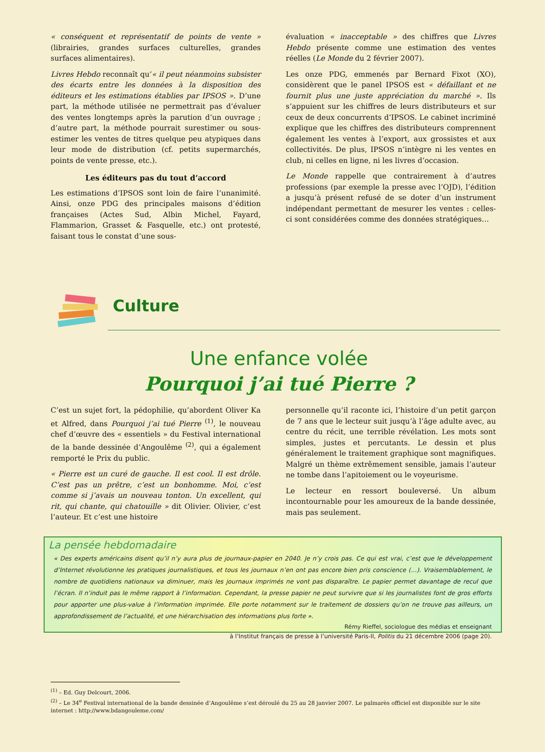« conséquent et représentatif de points de vente » (librairies, grandes surfaces culturelles, grandes surfaces alimentaires).
Livres Hebdo reconnaît qu’« il peut néanmoins subsister des écarts entre les données à la disposition des éditeurs et les estimations établies par IPSOS ». D’une part, la méthode utilisée ne permettrait pas d’évaluer des ventes longtemps après la parution d’un ouvrage ; d’autre part, la méthode pourrait surestimer ou sous-estimer les ventes de titres quelque peu atypiques dans leur mode de distribution (cf. petits supermarchés, points de vente presse, etc.).
Les éditeurs pas du tout d’accord
Les estimations d’IPSOS sont loin de faire l’unanimité. Ainsi, onze PDG des principales maisons d’édition françaises (Actes Sud, Albin Michel, Fayard, Flammarion, Grasset & Fasquelle, etc.) ont protesté, faisant tous le constat d’une sous-
évaluation « inacceptable » des chiffres que Livres Hebdo présente comme une estimation des ventes réelles (Le Monde du 2 février 2007).
Les onze PDG, emmenés par Bernard Fixot (XO), considèrent que le panel IPSOS est « défaillant et ne fournit plus une juste appréciation du marché ». Ils s’appuient sur les chiffres de leurs distributeurs et sur ceux de deux concurrents d’IPSOS. Le cabinet incriminé explique que les chiffres des distributeurs comprennent également les ventes à l’export, aux grossistes et aux collectivités. De plus, IPSOS n’intègre ni les ventes en club, ni celles en ligne, ni les livres d’occasion.
Le Monde rappelle que contrairement à d’autres professions (par exemple la presse avec l’OJD), l’édition a jusqu’à présent refusé de se doter d’un instrument indépendant permettant de mesurer les ventes : celles-ci sont considérées comme des données stratégiques…
Culture
Une enfance volée
Pourquoi j’ai tué Pierre ?
C’est un sujet fort, la pédophilie, qu’abordent Oliver Ka et Alfred, dans Pourquoi j’ai tué Pierre <sup>(1)</sup>, le nouveau chef d’œuvre des « essentiels » du Festival international de la bande dessinée d’Angoulême <sup>(2)</sup>, qui a également remporté le Prix du public.
« Pierre est un curé de gauche. Il est cool. Il est drôle. C’est pas un prêtre, c’est un bonhomme. Moi, c’est comme si j’avais un nouveau tonton. Un excellent, qui rit, qui chante, qui chatouille » dit Olivier. Olivier, c’est l’auteur. Et c’est une histoire
personnelle qu’il raconte ici, l’histoire d’un petit garçon de 7 ans que le lecteur suit jusqu’à l’âge adulte avec, au centre du récit, une terrible révélation. Les mots sont simples, justes et percutants. Le dessin et plus généralement le traitement graphique sont magnifiques. Malgré un thème extrêmement sensible, jamais l’auteur ne tombe dans l’apitoiement ou le voyeurisme.
Le lecteur en ressort bouleversé. Un album incontournable pour les amoureux de la bande dessinée, mais pas seulement.
La pensée hebdomadaire
« Des experts américains disent qu’il n’y aura plus de journaux-papier en 2040. Je n’y crois pas. Ce qui est vrai, c’est que le développement d’Internet révolutionne les pratiques journalistiques, et tous les journaux n’en ont pas encore bien pris conscience (…). Vraisemblablement, le nombre de quotidiens nationaux va diminuer, mais les journaux imprimés ne vont pas disparaître. Le papier permet davantage de recul que l’écran. Il n’induit pas le même rapport à l’information. Cependant, la presse papier ne peut survivre que si les journalistes font de gros efforts pour apporter une plus-value à l’information imprimée. Elle porte notamment sur le traitement de dossiers qu’on ne trouve pas ailleurs, un approfondissement de l’actualité, et une hiérarchisation des informations plus forte ».
Rémy Rieffel, sociologue des médias et enseignant
à l’Institut français de presse à l’université Paris-II, Politis du 21 décembre 2006 (page 20).
<sup>(1)</sup> – Ed. Guy Delcourt, 2006.
<sup>(2)</sup> – Le 34<sup>e</sup> Festival international de la bande dessinée d’Angoulême s’est déroulé du 25 au 28 janvier 2007. Le palmarès officiel est disponible sur le site internet : http://www.bdangouleme.com/